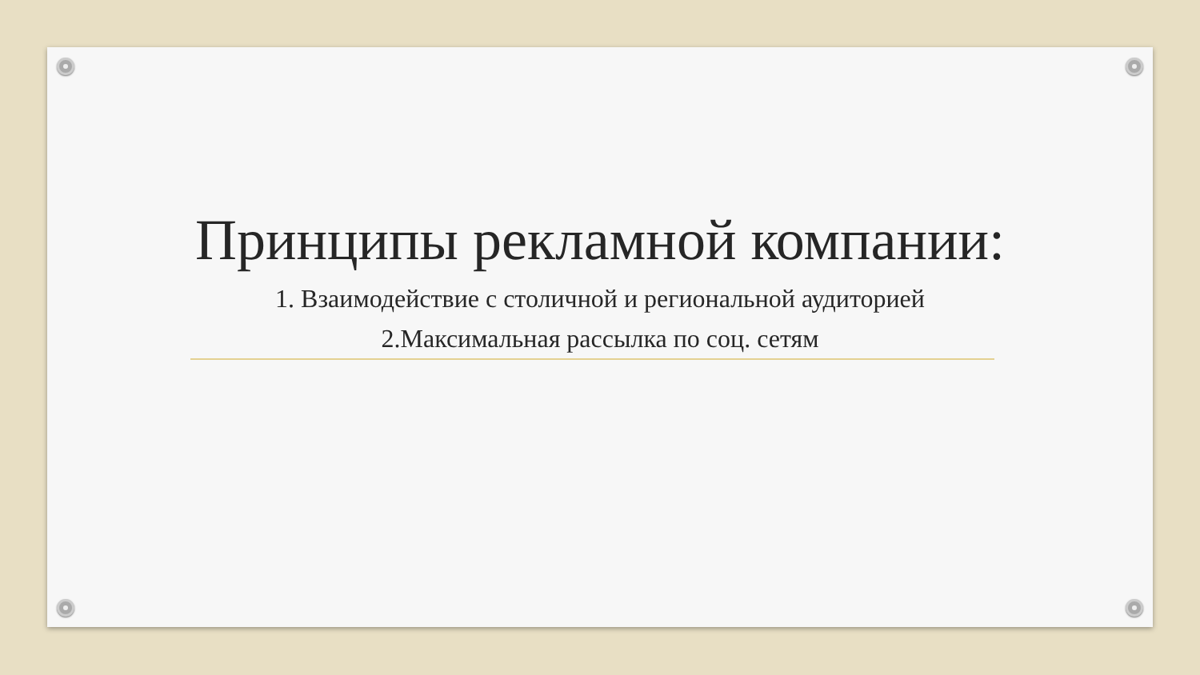Принципы рекламной компании:
1. Взаимодействие с столичной и региональной аудиторией
2.Максимальная рассылка по соц. сетям